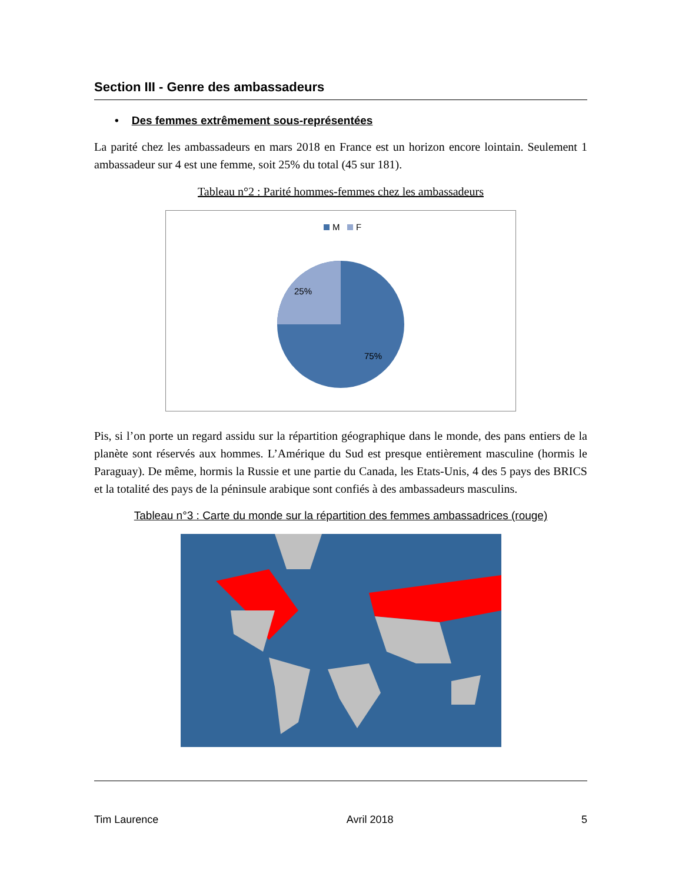Section III - Genre des ambassadeurs
• Des femmes extrêmement sous-représentées
La parité chez les ambassadeurs en mars 2018 en France est un horizon encore lointain. Seulement 1 ambassadeur sur 4 est une femme, soit 25% du total (45 sur 181).
Tableau n°2 : Parité hommes-femmes chez les ambassadeurs
M
F
25%
75%
Pis, si l’on porte un regard assidu sur la répartition géographique dans le monde, des pans entiers de la planète sont réservés aux hommes. L’Amérique du Sud est presque entièrement masculine (hormis le Paraguay). De même, hormis la Russie et une partie du Canada, les Etats-Unis, 4 des 5 pays des BRICS et la totalité des pays de la péninsule arabique sont confiés à des ambassadeurs masculins.
Tableau n°3 : Carte du monde sur la répartition des femmes ambassadrices (rouge)
Tim Laurence Avril 2018 5